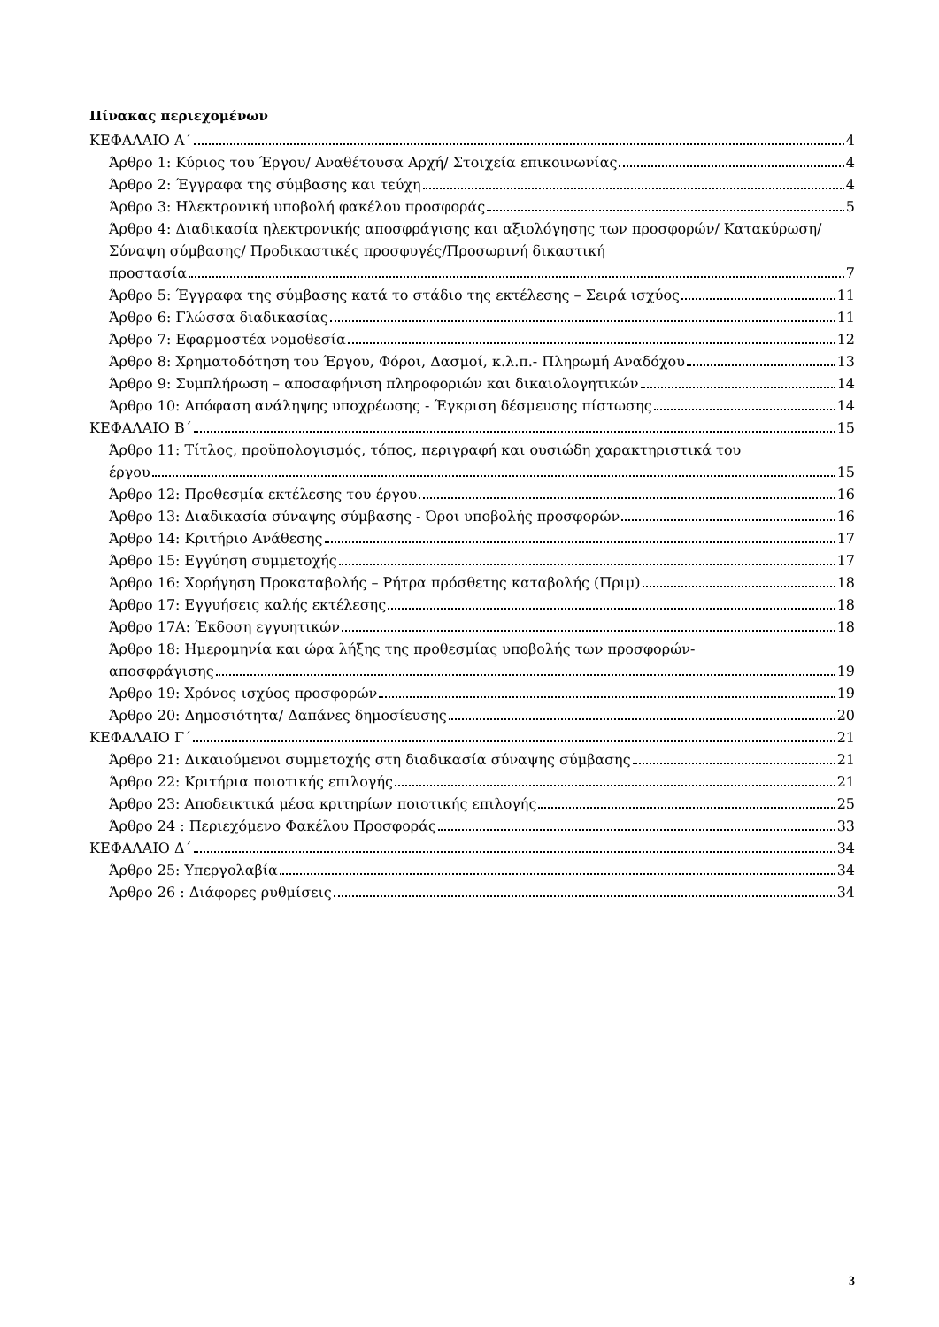Πίνακας περιεχομένων
ΚΕΦΑΛΑΙΟ Α΄ 4
Άρθρο 1: Κύριος του Έργου/ Αναθέτουσα Αρχή/ Στοιχεία επικοινωνίας 4
Άρθρο 2: Έγγραφα της σύμβασης και τεύχη 4
Άρθρο 3: Ηλεκτρονική υποβολή φακέλου προσφοράς 5
Άρθρο 4: Διαδικασία ηλεκτρονικής αποσφράγισης και αξιολόγησης των προσφορών/ Κατακύρωση/ Σύναψη σύμβασης/ Προδικαστικές προσφυγές/Προσωρινή δικαστική
προστασία 7
Άρθρο 5: Έγγραφα της σύμβασης κατά το στάδιο της εκτέλεσης – Σειρά ισχύος 11
Άρθρο 6: Γλώσσα διαδικασίας 11
Άρθρο 7: Εφαρμοστέα νομοθεσία 12
Άρθρο 8: Χρηματοδότηση του Έργου, Φόροι, Δασμοί, κ.λ.π.- Πληρωμή Αναδόχου 13
Άρθρο 9: Συμπλήρωση – αποσαφήνιση πληροφοριών και δικαιολογητικών 14
Άρθρο 10: Απόφαση ανάληψης υποχρέωσης - Έγκριση δέσμευσης πίστωσης 14
ΚΕΦΑΛΑΙΟ Β΄ 15
Άρθρο 11: Τίτλος, προϋπολογισμός, τόπος, περιγραφή και ουσιώδη χαρακτηριστικά του
έργου 15
Άρθρο 12: Προθεσμία εκτέλεσης του έργου 16
Άρθρο 13: Διαδικασία σύναψης σύμβασης - Όροι υποβολής προσφορών 16
Άρθρο 14: Κριτήριο Ανάθεσης 17
Άρθρο 15: Εγγύηση συμμετοχής 17
Άρθρο 16: Χορήγηση Προκαταβολής – Ρήτρα πρόσθετης καταβολής (Πριμ) 18
Άρθρο 17: Εγγυήσεις καλής εκτέλεσης 18
Άρθρο 17Α: Έκδοση εγγυητικών 18
Άρθρο 18: Ημερομηνία και ώρα λήξης της προθεσμίας υποβολής των προσφορών-
αποσφράγισης 19
Άρθρο 19: Χρόνος ισχύος προσφορών 19
Άρθρο 20: Δημοσιότητα/ Δαπάνες δημοσίευσης 20
ΚΕΦΑΛΑΙΟ Γ΄ 21
Άρθρο 21: Δικαιούμενοι συμμετοχής στη διαδικασία σύναψης σύμβασης 21
Άρθρο 22: Κριτήρια ποιοτικής επιλογής 21
Άρθρο 23: Αποδεικτικά μέσα κριτηρίων ποιοτικής επιλογής 25
Άρθρο 24 : Περιεχόμενο Φακέλου Προσφοράς 33
ΚΕΦΑΛΑΙΟ Δ΄ 34
Άρθρο 25: Υπεργολαβία 34
Άρθρο 26 : Διάφορες ρυθμίσεις 34
3